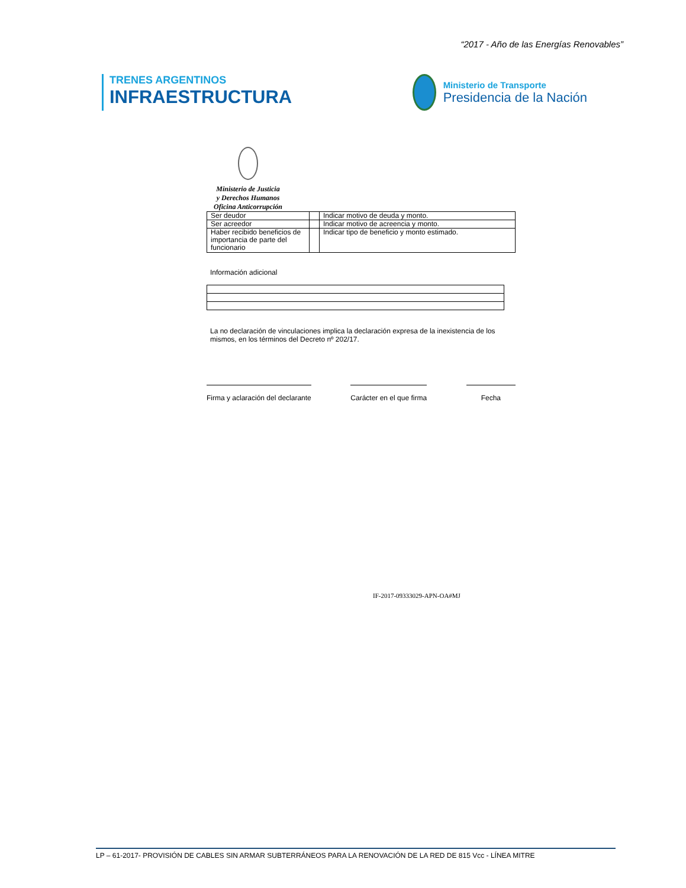“2017 - Año de las Energías Renovables”
TRENES ARGENTINOS
INFRAESTRUCTURA
Ministerio de Transporte
Presidencia de la Nación
Ministerio de Justicia
y Derechos Humanos
Oficina Anticorrupción
| Ser deudor | | Indicar motivo de deuda y monto. |
| Ser acreedor | | Indicar motivo de acreencia y monto. |
| Haber recibido beneficios de importancia de parte del funcionario | | Indicar tipo de beneficio y monto estimado. |
Información adicional
La no declaración de vinculaciones implica la declaración expresa de la inexistencia de los mismos, en los términos del Decreto nº 202/17.
Firma y aclaración del declarante
Carácter en el que firma Fecha
IF-2017-09333029-APN-OA#MJ
LP – 61-2017- PROVISIÓN DE CABLES SIN ARMAR SUBTERRÁNEOS PARA LA RENOVACIÓN DE LA RED DE 815 Vcc - LÍNEA MITRE